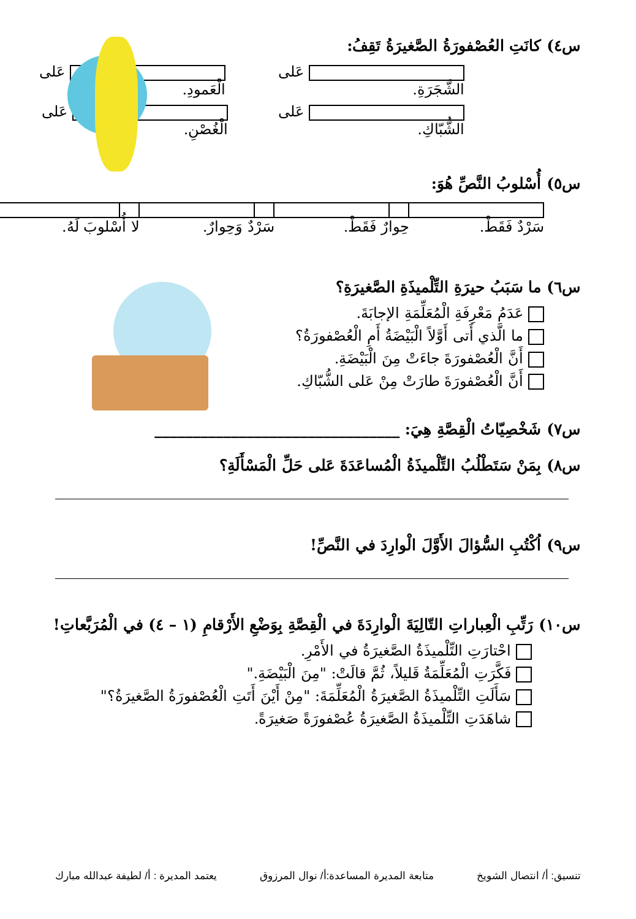س٤) كانَتِ العُصْفورَةُ الصَّغيرَةُ تَقِفُ:
عَلى الشَّجَرَةِ. عَلى الْعَمودِ.
عَلى الشُّبّاكِ. عَلى الْغُصْنِ.
س٥) أُسْلوبُ النَّصِّ هُوَ:
سَرْدٌ فَقَطْ. حِوارٌ فَقَطْ. سَرْدٌ وَحِوارٌ. لا أُسْلوبَ لَهُ.
س٦) ما سَبَبُ حيرَةِ التِّلْميذَةِ الصَّغيرَةِ؟
عَدَمُ مَعْرِفَةِ الْمُعَلِّمَةِ الإجابَةَ.
ما الَّذي أَتى أَوَّلاً الْبَيْضَةُ أَمِ الْعُصْفورَةُ؟
أَنَّ الْعُصْفورَةَ جاءَتْ مِنَ الْبَيْضَةِ.
أَنَّ الْعُصْفورَةَ طارَتْ مِنْ عَلى الشُّبّاكِ.
س٧) شَخْصِيّاتُ الْقِصَّةِ هِيَ: ________________________________
س٨) بِمَنْ سَتَطْلُبُ التِّلْميذَةُ الْمُساعَدَةَ عَلى حَلِّ الْمَسْأَلَةِ؟
س٩) اُكْتُبِ السُّؤالَ الأَوَّلَ الْوارِدَ في النَّصِّ!
س١٠) رَتِّبِ الْعِباراتِ التّالِيَةَ الْوارِدَةَ في الْقِصَّةِ بِوَضْعِ الأَرْقامِ (١ – ٤) في الْمُرَبَّعاتِ!
احْتارَتِ التِّلْميذَةُ الصَّغيرَةُ في الأَمْرِ.
فَكَّرَتِ الْمُعَلِّمَةُ قَليلاً، ثُمَّ قالَتْ: "مِنَ الْبَيْضَةِ."
سَأَلَتِ التِّلْميذَةُ الصَّغيرَةُ الْمُعَلِّمَةَ: "مِنْ أَيْنَ أَتَتِ الْعُصْفورَةُ الصَّغيرَةُ؟"
شاهَدَتِ التِّلْميذَةُ الصَّغيرَةُ عُصْفورَةً صَغيرَةً.
تنسيق: أ/ انتصال الشويخ متابعة المديرة المساعدة:أ/ نوال المرزوق يعتمد المديرة : أ/ لطيفة عبدالله مبارك